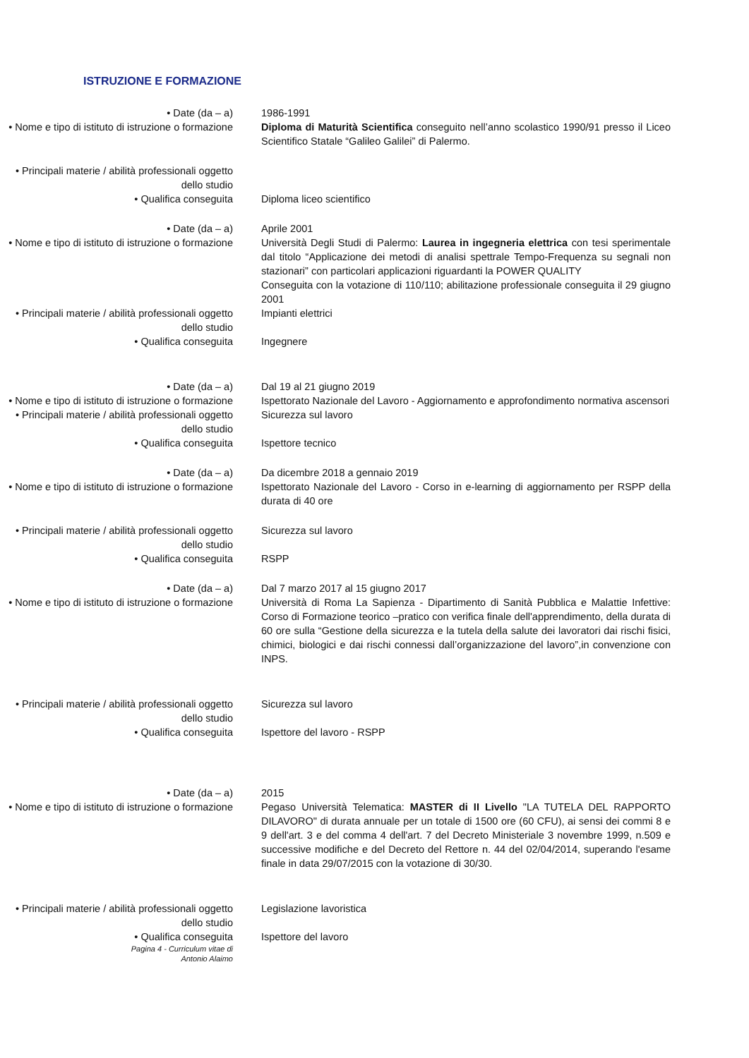ISTRUZIONE E FORMAZIONE
• Date (da – a) 1986-1991
• Nome e tipo di istituto di istruzione o formazione
Diploma di Maturità Scientifica conseguito nell’anno scolastico 1990/91 presso il Liceo Scientifico Statale “Galileo Galilei” di Palermo.
• Principali materie / abilità professionali oggetto dello studio
• Qualifica conseguita Diploma liceo scientifico
• Date (da – a) Aprile 2001
• Nome e tipo di istituto di istruzione o formazione
Università Degli Studi di Palermo: Laurea in ingegneria elettrica con tesi sperimentale dal titolo “Applicazione dei metodi di analisi spettrale Tempo-Frequenza su segnali non stazionari” con particolari applicazioni riguardanti la POWER QUALITY
Conseguita con la votazione di 110/110; abilitazione professionale conseguita il 29 giugno 2001
• Principali materie / abilità professionali oggetto dello studio
Impianti elettrici
• Qualifica conseguita Ingegnere
• Date (da – a) Dal 19 al 21 giugno 2019
• Nome e tipo di istituto di istruzione o formazione
Ispettorato Nazionale del Lavoro - Aggiornamento e approfondimento normativa ascensori
• Principali materie / abilità professionali oggetto dello studio
Sicurezza sul lavoro
• Qualifica conseguita Ispettore tecnico
• Date (da – a) Da dicembre 2018 a gennaio 2019
• Nome e tipo di istituto di istruzione o formazione
Ispettorato Nazionale del Lavoro - Corso in e-learning di aggiornamento per RSPP della durata di 40 ore
• Principali materie / abilità professionali oggetto dello studio
Sicurezza sul lavoro
• Qualifica conseguita RSPP
• Date (da – a) Dal 7 marzo 2017 al 15 giugno 2017
• Nome e tipo di istituto di istruzione o formazione
Università di Roma La Sapienza - Dipartimento di Sanità Pubblica e Malattie Infettive: Corso di Formazione teorico –pratico con verifica finale dell'apprendimento, della durata di 60 ore sulla “Gestione della sicurezza e la tutela della salute dei lavoratori dai rischi fisici, chimici, biologici e dai rischi connessi dall’organizzazione del lavoro”,in convenzione con INPS.
• Principali materie / abilità professionali oggetto dello studio
Sicurezza sul lavoro
• Qualifica conseguita Ispettore del lavoro - RSPP
• Date (da – a) 2015
• Nome e tipo di istituto di istruzione o formazione
Pegaso Università Telematica: MASTER di II Livello "LA TUTELA DEL RAPPORTO DILAVORO" di durata annuale per un totale di 1500 ore (60 CFU), ai sensi dei commi 8 e 9 dell'art. 3 e del comma 4 dell'art. 7 del Decreto Ministeriale 3 novembre 1999, n.509 e successive modifiche e del Decreto del Rettore n. 44 del 02/04/2014, superando l'esame finale in data 29/07/2015 con la votazione di 30/30.
• Principali materie / abilità professionali oggetto dello studio
Legislazione lavoristica
• Qualifica conseguita Ispettore del lavoro
Pagina 4 - Curriculum vitae di
Antonio Alaimo